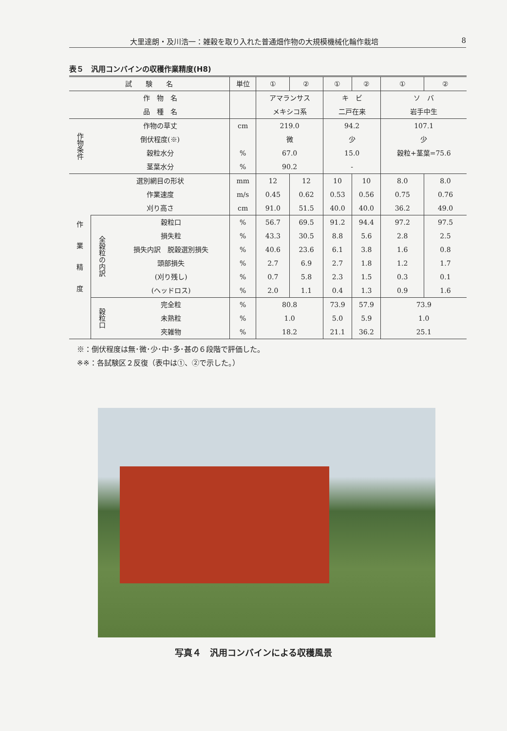大里達朗・及川浩一：雑穀を取り入れた普通畑作物の大規模機械化輪作栽培 8
表５　汎用コンバインの収穫作業精度(H8)
| 試 験 名 | | | 単位 | ① | ② | ① | ② | ① | ② |
| --- | --- | --- | --- | --- | --- | --- | --- | --- | --- |
| | 作 物 名 | | | アマランサス | | キ ビ | | ソ バ | |
| | 品 種 名 | | | メキシコ系 | | 二戸在来 | | 岩手中生 | |
| 作物条件 | 作物の草丈 | | cm | 219.0 | | 94.2 | | 107.1 | |
| | 倒伏程度(※) | | | 微 | | 少 | | 少 | |
| | 穀粒水分 | | % | 67.0 | | 15.0 | | 穀粒+茎葉=75.6 | |
| | 茎葉水分 | | % | 90.2 | | - | | | |
| 作 業 精 度 | 選別網目の形状 | | mm | 12 | 12 | 10 | 10 | 8.0 | 8.0 |
| | 作業速度 | | m/s | 0.45 | 0.62 | 0.53 | 0.56 | 0.75 | 0.76 |
| | 刈り高さ | | cm | 91.0 | 51.5 | 40.0 | 40.0 | 36.2 | 49.0 |
| | 全穀粒の内訳 | 穀粒口 | % | 56.7 | 69.5 | 91.2 | 94.4 | 97.2 | 97.5 |
| | | 損失粒 | % | 43.3 | 30.5 | 8.8 | 5.6 | 2.8 | 2.5 |
| | | 損失内訳 脱穀選別損失 | % | 40.6 | 23.6 | 6.1 | 3.8 | 1.6 | 0.8 |
| | | 頭部損失 | % | 2.7 | 6.9 | 2.7 | 1.8 | 1.2 | 1.7 |
| | | (刈り残し) | % | 0.7 | 5.8 | 2.3 | 1.5 | 0.3 | 0.1 |
| | | (ヘッドロス) | % | 2.0 | 1.1 | 0.4 | 1.3 | 0.9 | 1.6 |
| | 穀粒口 | 完全粒 | % | 80.8 | | 73.9 | 57.9 | 73.9 | |
| | | 未熟粒 | % | 1.0 | | 5.0 | 5.9 | 1.0 | |
| | | 夾雑物 | % | 18.2 | | 21.1 | 36.2 | 25.1 | |
※：倒伏程度は無･微･少･中･多･甚の６段階で評価した。
※※：各試験区２反復（表中は①、②で示した。）
写真４　汎用コンバインによる収穫風景